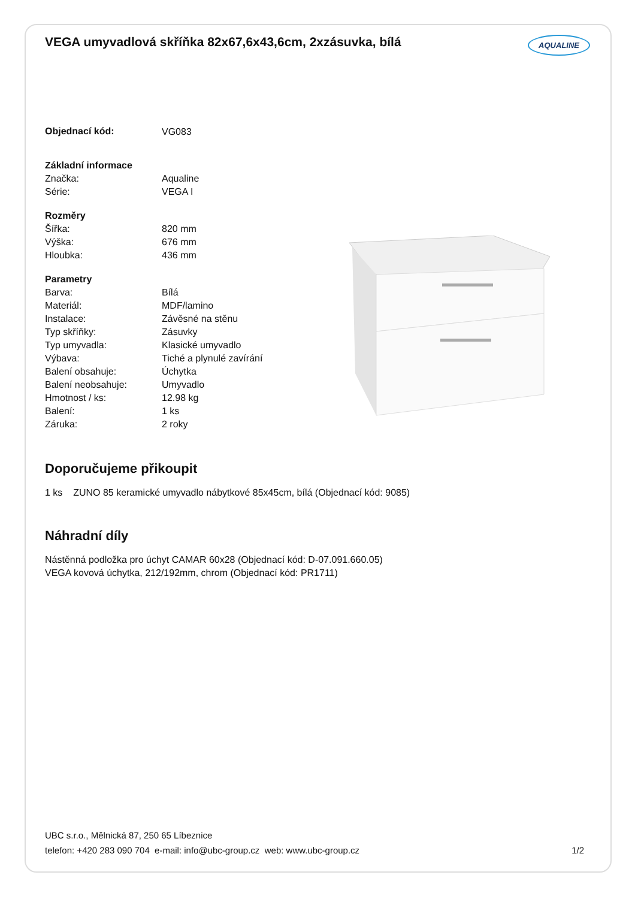VEGA umyvadlová skříňka 82x67,6x43,6cm, 2xzásuvka, bílá AQUALINE
| Objednací kód: | VG083 |
| Základní informace | |
| Značka: | Aqualine |
| Série: | VEGA I |
| Rozměry | |
| Šířka: | 820 mm |
| Výška: | 676 mm |
| Hloubka: | 436 mm |
| Parametry | |
| Barva: | Bílá |
| Materiál: | MDF/lamino |
| Instalace: | Závěsné na stěnu |
| Typ skříňky: | Zásuvky |
| Typ umyvadla: | Klasické umyvadlo |
| Výbava: | Tiché a plynulé zavírání |
| Balení obsahuje: | Úchytka |
| Balení neobsahuje: | Umyvadlo |
| Hmotnost / ks: | 12.98 kg |
| Balení: | 1 ks |
| Záruka: | 2 roky |
Doporučujeme přikoupit
1 ks ZUNO 85 keramické umyvadlo nábytkové 85x45cm, bílá (Objednací kód: 9085)
Náhradní díly
Nástěnná podložka pro úchyt CAMAR 60x28 (Objednací kód: D-07.091.660.05)
VEGA kovová úchytka, 212/192mm, chrom (Objednací kód: PR1711)
UBC s.r.o., Mělnická 87, 250 65 Líbeznice
telefon: +420 283 090 704 e-mail: info@ubc-group.cz web: www.ubc-group.cz 1/2